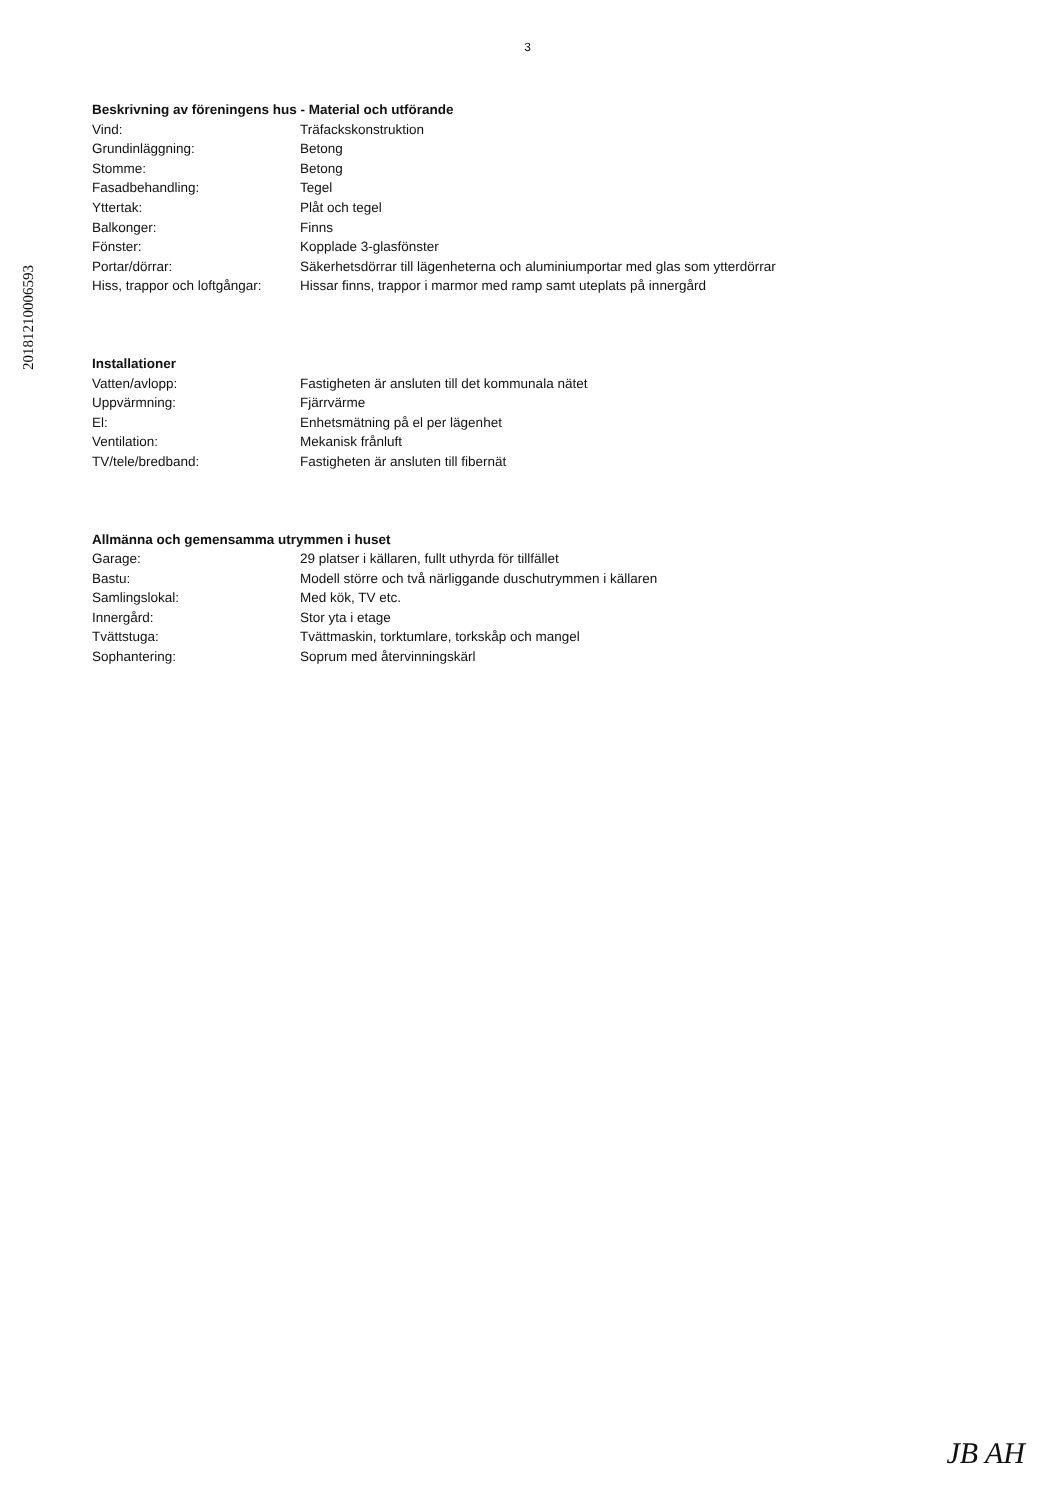3
20181210006593
| Beskrivning av föreningens hus - Material och utförande | |
| --- | --- |
| Vind: | Träfackskonstruktion |
| Grundinläggning: | Betong |
| Stomme: | Betong |
| Fasadbehandling: | Tegel |
| Yttertak: | Plåt och tegel |
| Balkonger: | Finns |
| Fönster: | Kopplade 3-glasfönster |
| Portar/dörrar: | Säkerhetsdörrar till lägenheterna och aluminiumportar med glas som ytterdörrar |
| Hiss, trappor och loftgångar: | Hissar finns, trappor i marmor med ramp samt uteplats på innergård |
| Installationer | |
| --- | --- |
| Vatten/avlopp: | Fastigheten är ansluten till det kommunala nätet |
| Uppvärmning: | Fjärrvärme |
| El: | Enhetsmätning på el per lägenhet |
| Ventilation: | Mekanisk frånluft |
| TV/tele/bredband: | Fastigheten är ansluten till fibernät |
| Allmänna och gemensamma utrymmen i huset | |
| --- | --- |
| Garage: | 29 platser i källaren, fullt uthyrda för tillfället |
| Bastu: | Modell större och två närliggande duschutrymmen i källaren |
| Samlingslokal: | Med kök, TV etc. |
| Innergård: | Stor yta i etage |
| Tvättstuga: | Tvättmaskin, torktumlare, torkskåp och mangel |
| Sophantering: | Soprum med återvinningskärl |
JB AH